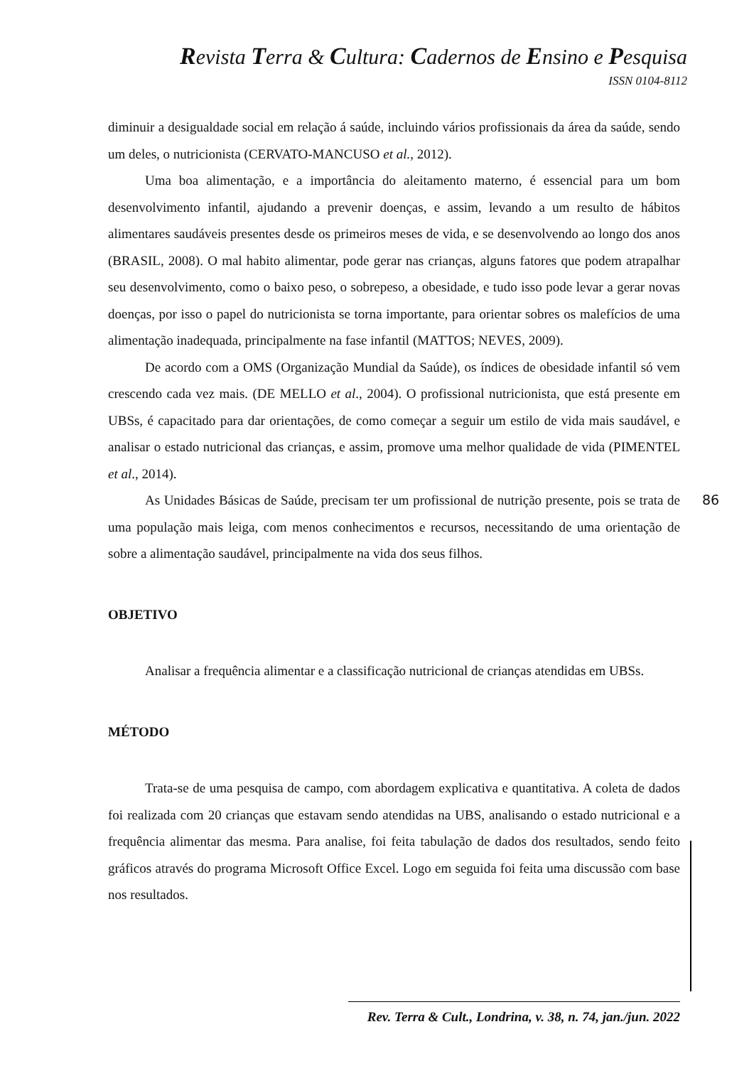Revista Terra & Cultura: Cadernos de Ensino e Pesquisa
ISSN 0104-8112
diminuir a desigualdade social em relação á saúde, incluindo vários profissionais da área da saúde, sendo um deles, o nutricionista (CERVATO-MANCUSO et al., 2012).
Uma boa alimentação, e a importância do aleitamento materno, é essencial para um bom desenvolvimento infantil, ajudando a prevenir doenças, e assim, levando a um resulto de hábitos alimentares saudáveis presentes desde os primeiros meses de vida, e se desenvolvendo ao longo dos anos (BRASIL, 2008). O mal habito alimentar, pode gerar nas crianças, alguns fatores que podem atrapalhar seu desenvolvimento, como o baixo peso, o sobrepeso, a obesidade, e tudo isso pode levar a gerar novas doenças, por isso o papel do nutricionista se torna importante, para orientar sobres os malefícios de uma alimentação inadequada, principalmente na fase infantil (MATTOS; NEVES, 2009).
De acordo com a OMS (Organização Mundial da Saúde), os índices de obesidade infantil só vem crescendo cada vez mais. (DE MELLO et al., 2004). O profissional nutricionista, que está presente em UBSs, é capacitado para dar orientações, de como começar a seguir um estilo de vida mais saudável, e analisar o estado nutricional das crianças, e assim, promove uma melhor qualidade de vida (PIMENTEL et al., 2014).
As Unidades Básicas de Saúde, precisam ter um profissional de nutrição presente, pois se trata de uma população mais leiga, com menos conhecimentos e recursos, necessitando de uma orientação de sobre a alimentação saudável, principalmente na vida dos seus filhos.
OBJETIVO
Analisar a frequência alimentar e a classificação nutricional de crianças atendidas em UBSs.
MÉTODO
Trata-se de uma pesquisa de campo, com abordagem explicativa e quantitativa. A coleta de dados foi realizada com 20 crianças que estavam sendo atendidas na UBS, analisando o estado nutricional e a frequência alimentar das mesma. Para analise, foi feita tabulação de dados dos resultados, sendo feito gráficos através do programa Microsoft Office Excel. Logo em seguida foi feita uma discussão com base nos resultados.
86
Rev. Terra & Cult., Londrina, v. 38, n. 74, jan./jun. 2022